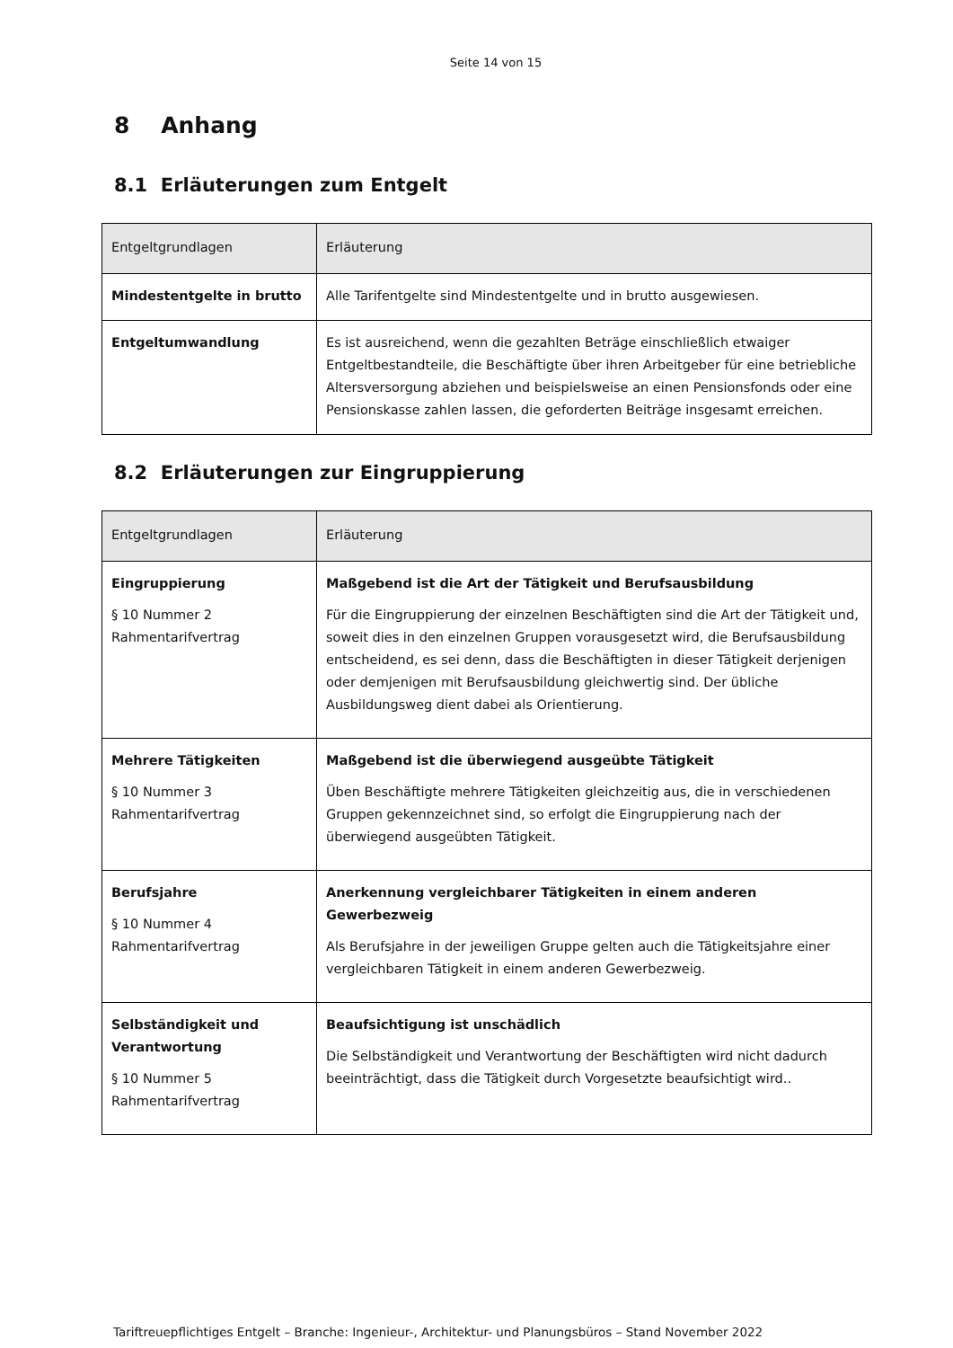Seite 14 von 15
8 Anhang
8.1 Erläuterungen zum Entgelt
| Entgeltgrundlagen | Erläuterung |
| --- | --- |
| Mindestentgelte in brutto | Alle Tarifentgelte sind Mindestentgelte und in brutto ausgewiesen. |
| Entgeltumwandlung | Es ist ausreichend, wenn die gezahlten Beträge einschließlich etwaiger Entgeltbestandteile, die Beschäftigte über ihren Arbeitgeber für eine betriebliche Altersversorgung abziehen und beispielsweise an einen Pensionsfonds oder eine Pensionskasse zahlen lassen, die geforderten Beiträge insgesamt erreichen. |
8.2 Erläuterungen zur Eingruppierung
| Entgeltgrundlagen | Erläuterung |
| --- | --- |
| Eingruppierung § 10 Nummer 2 Rahmentarifvertrag | Maßgebend ist die Art der Tätigkeit und Berufsausbildung Für die Eingruppierung der einzelnen Beschäftigten sind die Art der Tätigkeit und, soweit dies in den einzelnen Gruppen vorausgesetzt wird, die Berufsausbildung entscheidend, es sei denn, dass die Beschäftigten in dieser Tätigkeit derjenigen oder demjenigen mit Berufsausbildung gleichwertig sind. Der übliche Ausbildungsweg dient dabei als Orientierung. |
| Mehrere Tätigkeiten § 10 Nummer 3 Rahmentarifvertrag | Maßgebend ist die überwiegend ausgeübte Tätigkeit Üben Beschäftigte mehrere Tätigkeiten gleichzeitig aus, die in verschiedenen Gruppen gekennzeichnet sind, so erfolgt die Eingruppierung nach der überwiegend ausgeübten Tätigkeit. |
| Berufsjahre § 10 Nummer 4 Rahmentarifvertrag | Anerkennung vergleichbarer Tätigkeiten in einem anderen Gewerbezweig Als Berufsjahre in der jeweiligen Gruppe gelten auch die Tätigkeitsjahre einer vergleichbaren Tätigkeit in einem anderen Gewerbezweig. |
| Selbständigkeit und Verantwortung § 10 Nummer 5 Rahmentarifvertrag | Beaufsichtigung ist unschädlich Die Selbständigkeit und Verantwortung der Beschäftigten wird nicht dadurch beeinträchtigt, dass die Tätigkeit durch Vorgesetzte beaufsichtigt wird.. |
Tariftreuepflichtiges Entgelt – Branche: Ingenieur-, Architektur- und Planungsbüros – Stand November 2022